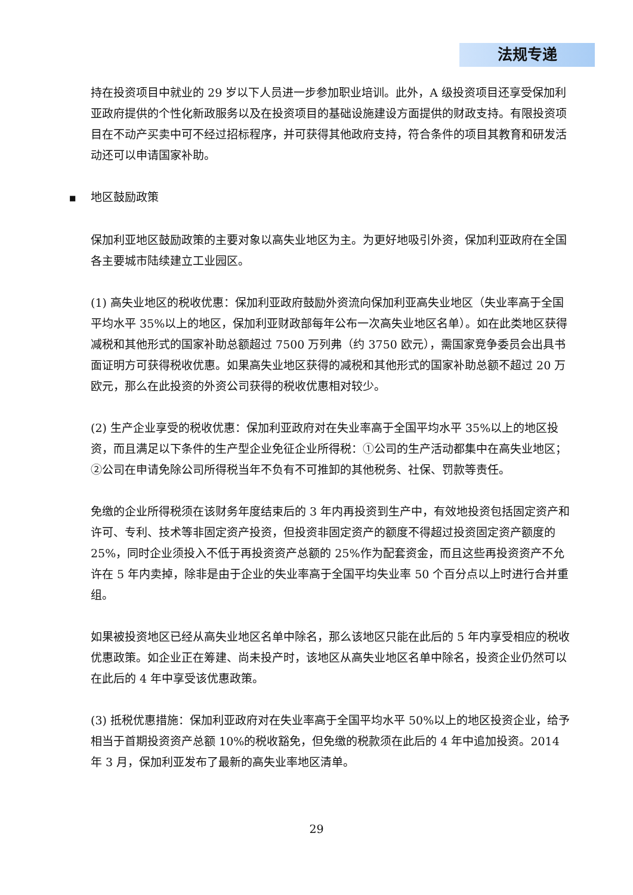法规专递
持在投资项目中就业的 29 岁以下人员进一步参加职业培训。此外，A 级投资项目还享受保加利亚政府提供的个性化新政服务以及在投资项目的基础设施建设方面提供的财政支持。有限投资项目在不动产买卖中可不经过招标程序，并可获得其他政府支持，符合条件的项目其教育和研发活动还可以申请国家补助。
■ 地区鼓励政策
保加利亚地区鼓励政策的主要对象以高失业地区为主。为更好地吸引外资，保加利亚政府在全国各主要城市陆续建立工业园区。
(1) 高失业地区的税收优惠：保加利亚政府鼓励外资流向保加利亚高失业地区（失业率高于全国平均水平 35%以上的地区，保加利亚财政部每年公布一次高失业地区名单）。如在此类地区获得减税和其他形式的国家补助总额超过 7500 万列弗（约 3750 欧元），需国家竞争委员会出具书面证明方可获得税收优惠。如果高失业地区获得的减税和其他形式的国家补助总额不超过 20 万欧元，那么在此投资的外资公司获得的税收优惠相对较少。
(2) 生产企业享受的税收优惠：保加利亚政府对在失业率高于全国平均水平 35%以上的地区投资，而且满足以下条件的生产型企业免征企业所得税：①公司的生产活动都集中在高失业地区；②公司在申请免除公司所得税当年不负有不可推卸的其他税务、社保、罚款等责任。
免缴的企业所得税须在该财务年度结束后的 3 年内再投资到生产中，有效地投资包括固定资产和许可、专利、技术等非固定资产投资，但投资非固定资产的额度不得超过投资固定资产额度的 25%，同时企业须投入不低于再投资资产总额的 25%作为配套资金，而且这些再投资资产不允许在 5 年内卖掉，除非是由于企业的失业率高于全国平均失业率 50 个百分点以上时进行合并重组。
如果被投资地区已经从高失业地区名单中除名，那么该地区只能在此后的 5 年内享受相应的税收优惠政策。如企业正在筹建、尚未投产时，该地区从高失业地区名单中除名，投资企业仍然可以在此后的 4 年中享受该优惠政策。
(3) 抵税优惠措施：保加利亚政府对在失业率高于全国平均水平 50%以上的地区投资企业，给予相当于首期投资资产总额 10%的税收豁免，但免缴的税款须在此后的 4 年中追加投资。2014 年 3 月，保加利亚发布了最新的高失业率地区清单。
29